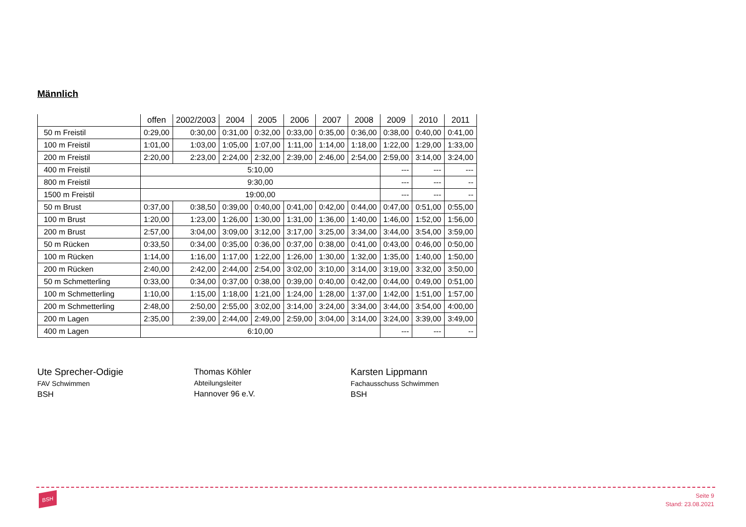Männlich
| | offen | 2002/2003 | 2004 | 2005 | 2006 | 2007 | 2008 | 2009 | 2010 | 2011 |
| --- | --- | --- | --- | --- | --- | --- | --- | --- | --- | --- |
| 50 m Freistil | 0:29,00 | 0:30,00 | 0:31,00 | 0:32,00 | 0:33,00 | 0:35,00 | 0:36,00 | 0:38,00 | 0:40,00 | 0:41,00 |
| 100 m Freistil | 1:01,00 | 1:03,00 | 1:05,00 | 1:07,00 | 1:11,00 | 1:14,00 | 1:18,00 | 1:22,00 | 1:29,00 | 1:33,00 |
| 200 m Freistil | 2:20,00 | 2:23,00 | 2:24,00 | 2:32,00 | 2:39,00 | 2:46,00 | 2:54,00 | 2:59,00 | 3:14,00 | 3:24,00 |
| 400 m Freistil | 5:10,00 | | | | | | | --- | --- | --- |
| 800 m Freistil | 9:30,00 | | | | | | | --- | --- | -- |
| 1500 m Freistil | 19:00,00 | | | | | | | --- | --- | -- |
| 50 m Brust | 0:37,00 | 0:38,50 | 0:39,00 | 0:40,00 | 0:41,00 | 0:42,00 | 0:44,00 | 0:47,00 | 0:51,00 | 0:55,00 |
| 100 m Brust | 1:20,00 | 1:23,00 | 1:26,00 | 1:30,00 | 1:31,00 | 1:36,00 | 1:40,00 | 1:46,00 | 1:52,00 | 1:56,00 |
| 200 m Brust | 2:57,00 | 3:04,00 | 3:09,00 | 3:12,00 | 3:17,00 | 3:25,00 | 3:34,00 | 3:44,00 | 3:54,00 | 3:59,00 |
| 50 m Rücken | 0:33,50 | 0:34,00 | 0:35,00 | 0:36,00 | 0:37,00 | 0:38,00 | 0:41,00 | 0:43,00 | 0:46,00 | 0:50,00 |
| 100 m Rücken | 1:14,00 | 1:16,00 | 1:17,00 | 1:22,00 | 1:26,00 | 1:30,00 | 1:32,00 | 1:35,00 | 1:40,00 | 1:50,00 |
| 200 m Rücken | 2:40,00 | 2:42,00 | 2:44,00 | 2:54,00 | 3:02,00 | 3:10,00 | 3:14,00 | 3:19,00 | 3:32,00 | 3:50,00 |
| 50 m Schmetterling | 0:33,00 | 0:34,00 | 0:37,00 | 0:38,00 | 0:39,00 | 0:40,00 | 0:42,00 | 0:44,00 | 0:49,00 | 0:51,00 |
| 100 m Schmetterling | 1:10,00 | 1:15,00 | 1:18,00 | 1:21,00 | 1:24,00 | 1:28,00 | 1:37,00 | 1:42,00 | 1:51,00 | 1:57,00 |
| 200 m Schmetterling | 2:48,00 | 2:50,00 | 2:55,00 | 3:02,00 | 3:14,00 | 3:24,00 | 3:34,00 | 3:44,00 | 3:54,00 | 4:00,00 |
| 200 m Lagen | 2:35,00 | 2:39,00 | 2:44,00 | 2:49,00 | 2:59,00 | 3:04,00 | 3:14,00 | 3:24,00 | 3:39,00 | 3:49,00 |
| 400 m Lagen | 6:10,00 | | | | | | | --- | --- | -- |
Ute Sprecher-Odigie
FAV Schwimmen
BSH
Thomas Köhler
Abteilungsleiter
Hannover 96 e.V.
Karsten Lippmann
Fachausschuss Schwimmen
BSH
BSH
Seite 9
Stand: 23.08.2021